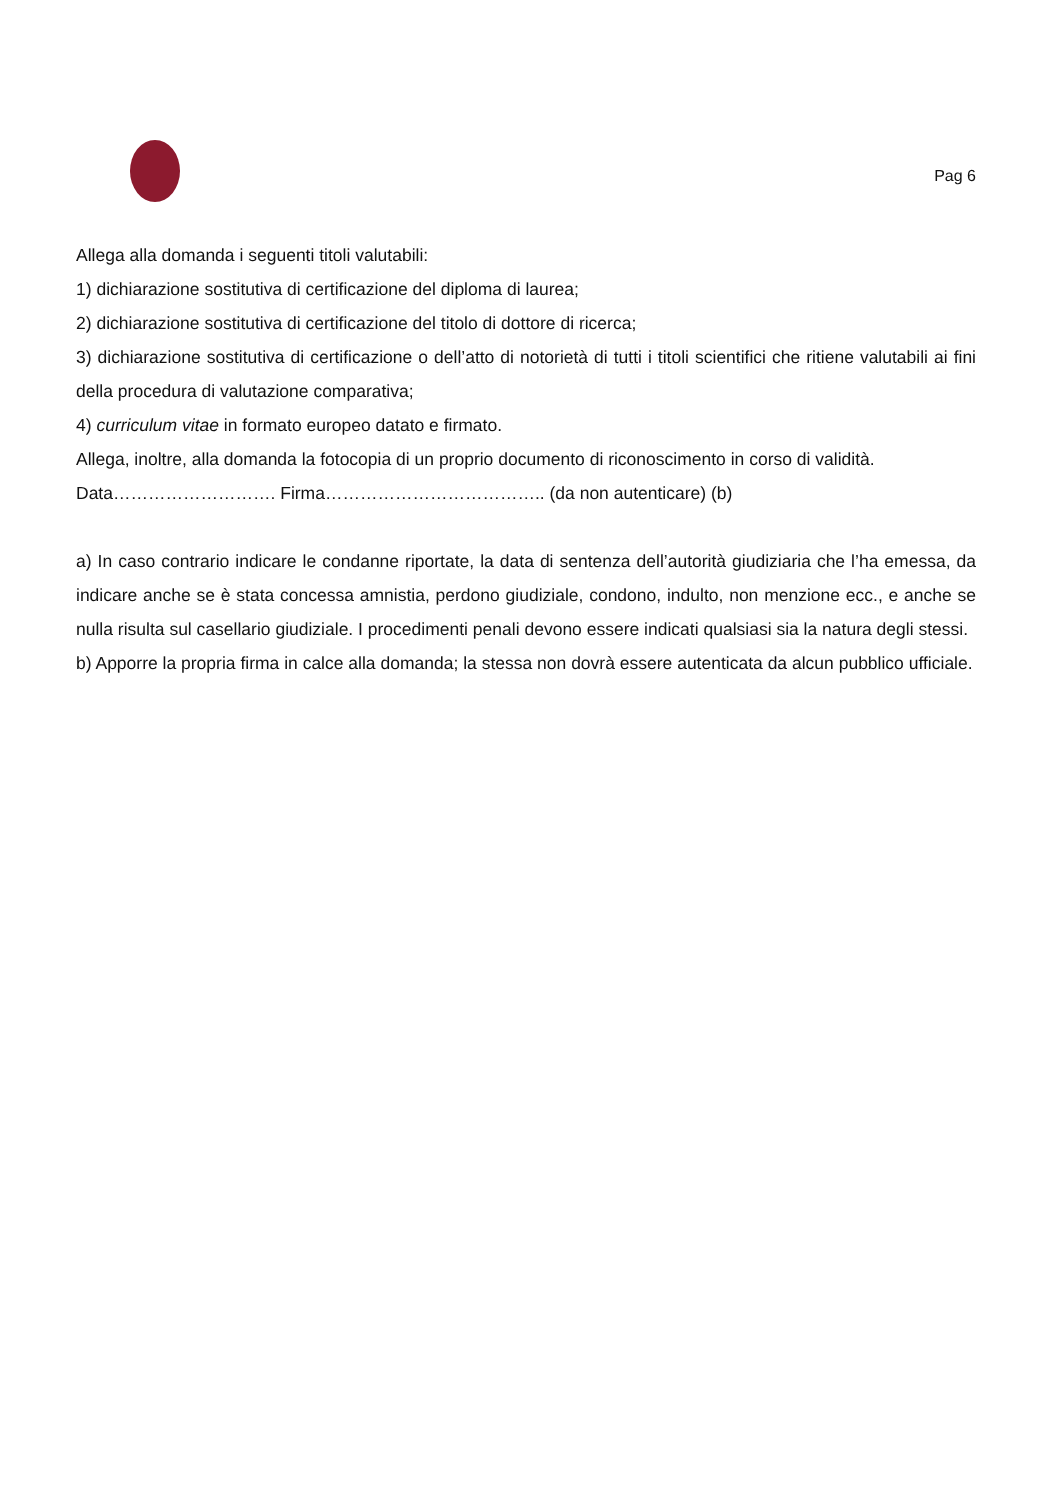Pag 6
Allega alla domanda i seguenti titoli valutabili:
1) dichiarazione sostitutiva di certificazione del diploma di laurea;
2) dichiarazione sostitutiva di certificazione del titolo di dottore di ricerca;
3) dichiarazione sostitutiva di certificazione o dell’atto di notorietà di tutti i titoli scientifici che ritiene valutabili ai fini della procedura di valutazione comparativa;
4) curriculum vitae in formato europeo datato e firmato.
Allega, inoltre, alla domanda la fotocopia di un proprio documento di riconoscimento in corso di validità.
Data………………………. Firma……………………………….. (da non autenticare) (b)
a) In caso contrario indicare le condanne riportate, la data di sentenza dell’autorità giudiziaria che l’ha emessa, da indicare anche se è stata concessa amnistia, perdono giudiziale, condono, indulto, non menzione ecc., e anche se nulla risulta sul casellario giudiziale. I procedimenti penali devono essere indicati qualsiasi sia la natura degli stessi.
b) Apporre la propria firma in calce alla domanda; la stessa non dovrà essere autenticata da alcun pubblico ufficiale.